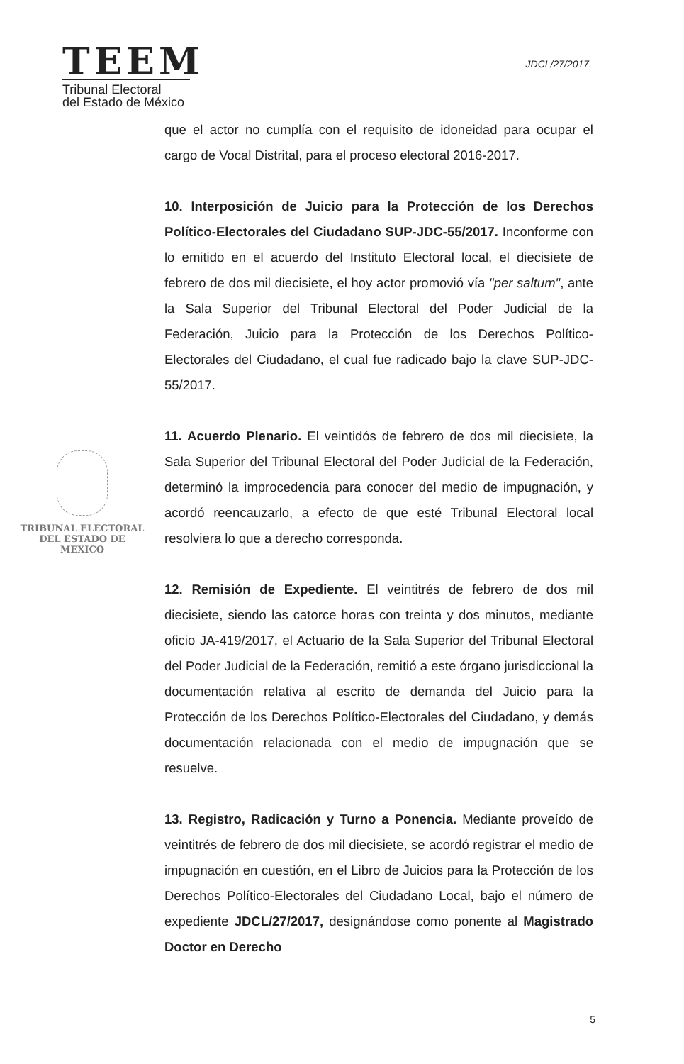TEEM
Tribunal Electoral
del Estado de México
JDCL/27/2017.
TRIBUNAL ELECTORAL
DEL ESTADO DE
MEXICO
que el actor no cumplía con el requisito de idoneidad para ocupar el cargo de Vocal Distrital, para el proceso electoral 2016-2017.
10. Interposición de Juicio para la Protección de los Derechos Político-Electorales del Ciudadano SUP-JDC-55/2017. Inconforme con lo emitido en el acuerdo del Instituto Electoral local, el diecisiete de febrero de dos mil diecisiete, el hoy actor promovió vía "per saltum", ante la Sala Superior del Tribunal Electoral del Poder Judicial de la Federación, Juicio para la Protección de los Derechos Político-Electorales del Ciudadano, el cual fue radicado bajo la clave SUP-JDC-55/2017.
11. Acuerdo Plenario. El veintidós de febrero de dos mil diecisiete, la Sala Superior del Tribunal Electoral del Poder Judicial de la Federación, determinó la improcedencia para conocer del medio de impugnación, y acordó reencauzarlo, a efecto de que esté Tribunal Electoral local resolviera lo que a derecho corresponda.
12. Remisión de Expediente. El veintitrés de febrero de dos mil diecisiete, siendo las catorce horas con treinta y dos minutos, mediante oficio JA-419/2017, el Actuario de la Sala Superior del Tribunal Electoral del Poder Judicial de la Federación, remitió a este órgano jurisdiccional la documentación relativa al escrito de demanda del Juicio para la Protección de los Derechos Político-Electorales del Ciudadano, y demás documentación relacionada con el medio de impugnación que se resuelve.
13. Registro, Radicación y Turno a Ponencia. Mediante proveído de veintitrés de febrero de dos mil diecisiete, se acordó registrar el medio de impugnación en cuestión, en el Libro de Juicios para la Protección de los Derechos Político-Electorales del Ciudadano Local, bajo el número de expediente JDCL/27/2017, designándose como ponente al Magistrado Doctor en Derecho
5